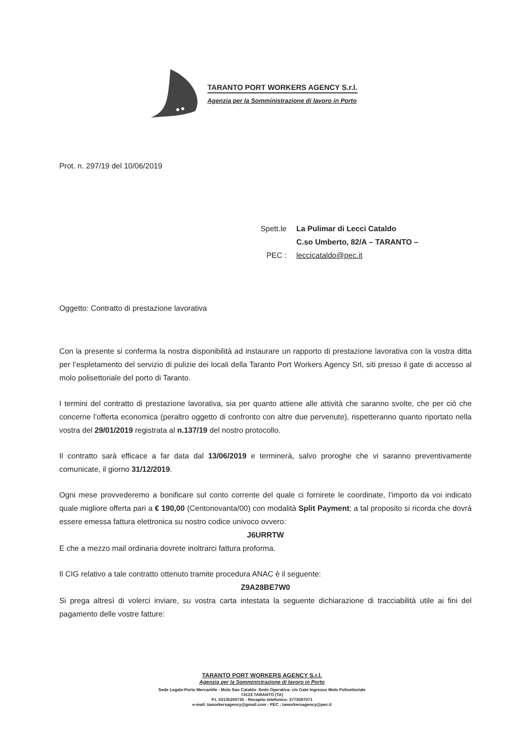TARANTO PORT WORKERS AGENCY S.r.l.
Agenzia per la Somministrazione di lavoro in Porto
Prot. n. 297/19 del 10/06/2019
Spett.le
La Pulimar di Lecci Cataldo
C.so Umberto, 82/A – TARANTO –
PEC :
leccicataldo@pec.it
Oggetto: Contratto di prestazione lavorativa
Con la presente si conferma la nostra disponibilità ad instaurare un rapporto di prestazione lavorativa con la vostra ditta per l’espletamento del servizio di pulizie dei locali della Taranto Port Workers Agency Srl, siti presso il gate di accesso al molo polisettoriale del porto di Taranto.
I termini del contratto di prestazione lavorativa, sia per quanto attiene alle attività che saranno svolte, che per ciò che concerne l’offerta economica (peraltro oggetto di confronto con altre due pervenute), rispetteranno quanto riportato nella vostra del 29/01/2019 registrata al n.137/19 del nostro protocollo.
Il contratto sarà efficace a far data dal 13/06/2019 e terminerà, salvo proroghe che vi saranno preventivamente comunicate, il giorno 31/12/2019.
Ogni mese provvederemo a bonificare sul conto corrente del quale ci fornirete le coordinate, l’importo da voi indicato quale migliore offerta pari a € 190,00 (Centonovanta/00) con modalità Split Payment; a tal proposito si ricorda che dovrà essere emessa fattura elettronica su nostro codice univoco ovvero:
J6URRTW
E che a mezzo mail ordinaria dovrete inoltrarci fattura proforma.
Il CIG relativo a tale contratto ottenuto tramite procedura ANAC è il seguente:
Z9A28BE7W0
Si prega altresì di volerci inviare, su vostra carta intestata la seguente dichiarazione di tracciabilità utile ai fini del pagamento delle vostre fatture:
TARANTO PORT WORKERS AGENCY S.r.l.
Agenzia per la Somministrazione di lavoro in Porto
Sede Legale:Porto Mercantile - Molo San Cataldo -Sede Operativa: c/o Gate Ingresso Molo Polisettoriale
74123 TARANTO (TA)
P.I. 03135200735 - Recapito telefonico: 3773597071
e-mail: taworkersagency@gmail.com - PEC : taworkersagency@pec.it